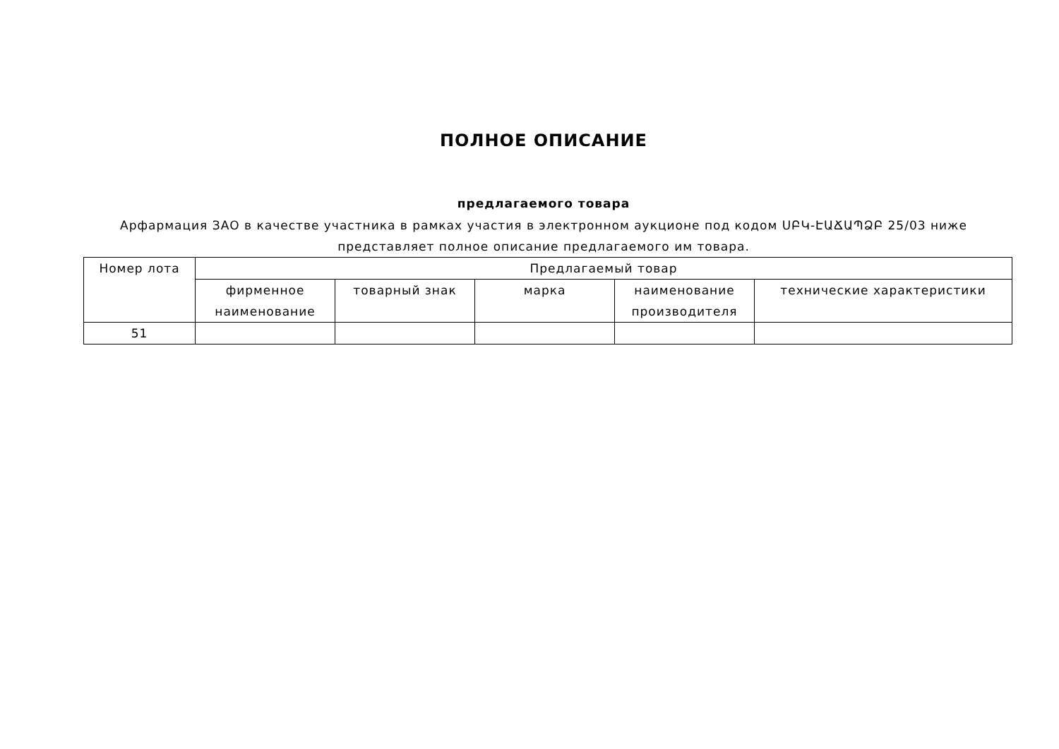ПОЛНОЕ ОПИСАНИЕ
предлагаемого товара
Арфармация ЗАО в качестве участника в рамках участия в электронном аукционе под кодом ՍԲԿ-ԷԱՃԱՊՁԲ 25/03 ниже
представляет полное описание предлагаемого им товара.
| Номер лота | Предлагаемый товар | | | | |
| --- | --- | --- | --- | --- | --- |
| | фирменное наименование | товарный знак | марка | наименование производителя | технические характеристики |
| 51 | | | | | |